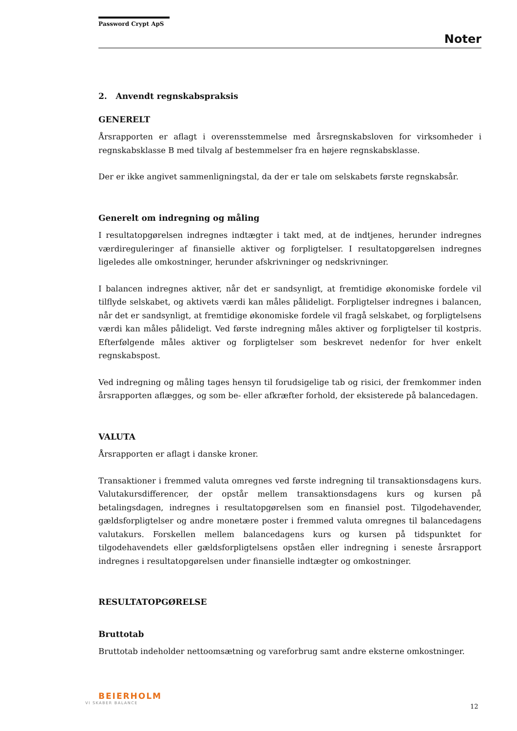Password Crypt ApS
Noter
2. Anvendt regnskabspraksis
GENERELT
Årsrapporten er aflagt i overensstemmelse med årsregnskabsloven for virksomheder i regnskabsklasse B med tilvalg af bestemmelser fra en højere regnskabsklasse.
Der er ikke angivet sammenligningstal, da der er tale om selskabets første regnskabsår.
Generelt om indregning og måling
I resultatopgørelsen indregnes indtægter i takt med, at de indtjenes, herunder indregnes værdireguleringer af finansielle aktiver og forpligtelser. I resultatopgørelsen indregnes ligeledes alle omkostninger, herunder afskrivninger og nedskrivninger.
I balancen indregnes aktiver, når det er sandsynligt, at fremtidige økonomiske fordele vil tilflyde selskabet, og aktivets værdi kan måles pålideligt. Forpligtelser indregnes i balancen, når det er sandsynligt, at fremtidige økonomiske fordele vil fragå selskabet, og forpligtelsens værdi kan måles pålideligt. Ved første indregning måles aktiver og forpligtelser til kostpris. Efterfølgende måles aktiver og forpligtelser som beskrevet nedenfor for hver enkelt regnskabspost.
Ved indregning og måling tages hensyn til forudsigelige tab og risici, der fremkommer inden årsrapporten aflægges, og som be- eller afkræfter forhold, der eksisterede på balancedagen.
VALUTA
Årsrapporten er aflagt i danske kroner.
Transaktioner i fremmed valuta omregnes ved første indregning til transaktionsdagens kurs. Valutakursdifferencer, der opstår mellem transaktionsdagens kurs og kursen på betalingsdagen, indregnes i resultatopgørelsen som en finansiel post. Tilgodehavender, gældsforpligtelser og andre monetære poster i fremmed valuta omregnes til balancedagens valutakurs. Forskellen mellem balancedagens kurs og kursen på tidspunktet for tilgodehavendets eller gældsforpligtelsens opståen eller indregning i seneste årsrapport indregnes i resultatopgørelsen under finansielle indtægter og omkostninger.
RESULTATOPGØRELSE
Bruttotab
Bruttotab indeholder nettoomsætning og vareforbrug samt andre eksterne omkostninger.
BEIERHOLM
VI SKABER BALANCE
12